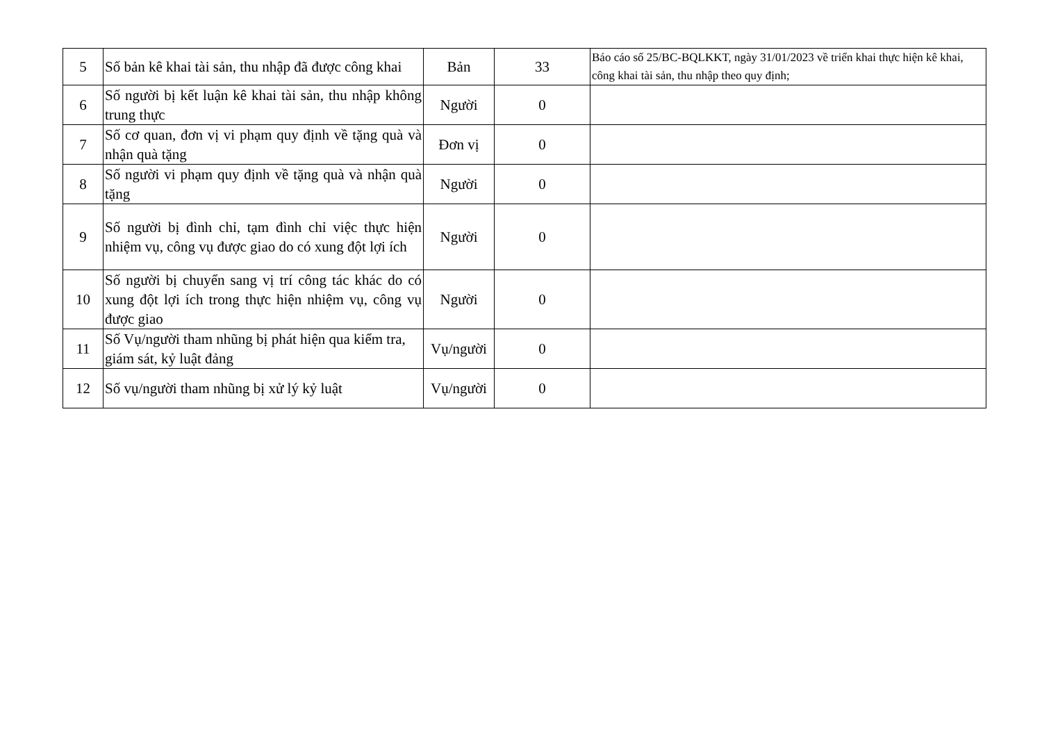| 5 | Số bản kê khai tài sản, thu nhập đã được công khai | Bản | 33 | Báo cáo số 25/BC-BQLKKT, ngày 31/01/2023 về triển khai thực hiện kê khai, công khai tài sản, thu nhập theo quy định; |
| 6 | Số người bị kết luận kê khai tài sản, thu nhập không trung thực | Người | 0 | |
| 7 | Số cơ quan, đơn vị vi phạm quy định về tặng quà và nhận quà tặng | Đơn vị | 0 | |
| 8 | Số người vi phạm quy định về tặng quà và nhận quà tặng | Người | 0 | |
| 9 | Số người bị đình chỉ, tạm đình chỉ việc thực hiện nhiệm vụ, công vụ được giao do có xung đột lợi ích | Người | 0 | |
| 10 | Số người bị chuyển sang vị trí công tác khác do có xung đột lợi ích trong thực hiện nhiệm vụ, công vụ được giao | Người | 0 | |
| 11 | Số Vụ/người tham nhũng bị phát hiện qua kiểm tra, giám sát, kỷ luật đảng | Vụ/người | 0 | |
| 12 | Số vụ/người tham nhũng bị xử lý kỷ luật | Vụ/người | 0 | |